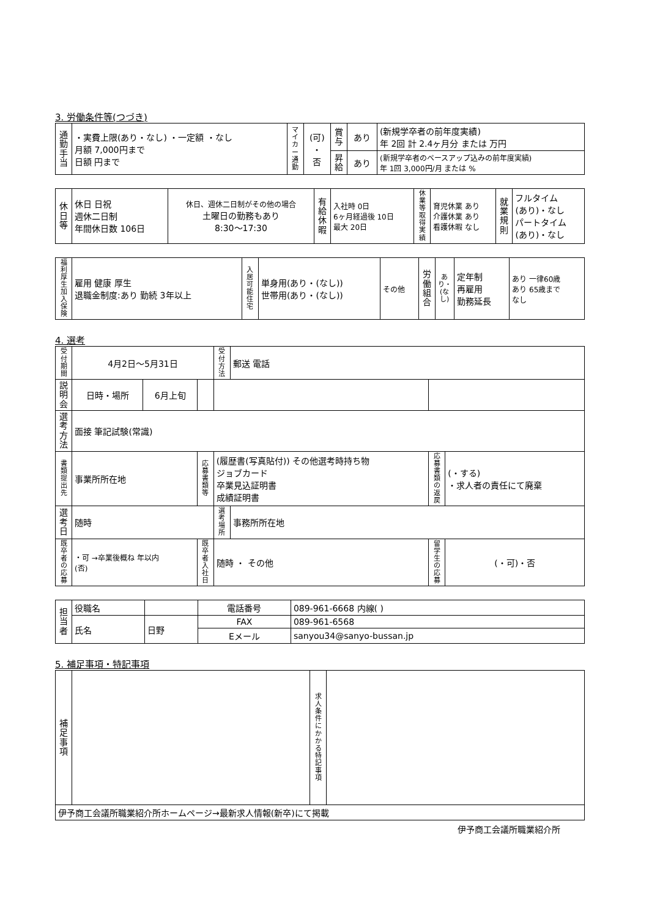3. 労働条件等(つづき)
| 通勤手当 | ・実費上限(あり・なし) ・一定額 ・なし 月額 7,000円まで 日額 円まで | マイカー通勤 | (可) ・ 否 | 賞与 | あり | (新規学卒者の前年度実績) 年 2回 計 2.4ヶ月分 または 万円 |
| | | | | 昇給 | あり | (新規学卒者のベースアップ込みの前年度実績) 年 1回 3,000円/月 または % |
| 休日等 | 休日 日祝 週休二日制 年間休日数 106日 | 休日、週休二日制がその他の場合 土曜日の勤務もあり 8:30〜17:30 | 有給休暇 | 入社時 0日 6ヶ月経過後 10日 最大 20日 | 休業等取得実績 | 育児休業 あり 介護休業 あり 看護休暇 なし | 就業規則 | フルタイム (あり)・なし パートタイム (あり)・なし |
| 福利厚生 加入保険 | 雇用 健康 厚生 退職金制度:あり 勤続 3年以上 | 入居可能住宅 | 単身用(あり・(なし)) 世帯用(あり・(なし)) | その他 | 労働組合 | あり・(なし) | 定年制 再雇用 勤務延長 | あり 一律60歳 あり 65歳まで なし |
4. 選考
| 受付期間 | 4月2日〜5月31日 | | | 受付方法 | 郵送 電話 | | |
| 説明会 | 日時・場所 | 6月上旬 | | | | | |
| 選考方法 | 面接 筆記試験(常識) | | | | | | |
| 書類提出先 | 事業所所在地 | | 応募書類等 | (履歴書(写真貼付)) その他選考時持ち物 ジョブカード 卒業見込証明書 成績証明書 | | 応募書類の返戻 | (・する) ・求人者の責任にて廃棄 |
| 選考日 | 随時 | | | 選考場所 | 事務所所在地 | | |
| 既卒者の応募 | ・可 →卒業後概ね 年以内 (否) | | 既卒者入社日 | 随時 ・ その他 | | 留学生の応募 | (・可)・否 |
| 担当者 | 役職名 | | 電話番号 | 089-961-6668 内線( ) |
| | 氏名 | 日野 | FAX | 089-961-6568 |
| | | | Eメール | sanyou34@sanyo-bussan.jp |
5. 補足事項・特記事項
| 補足事項 | | 求人条件にかかる特記事項 | |
| 伊予商工会議所職業紹介所ホームページ→最新求人情報(新卒)にて掲載 | | | |
伊予商工会議所職業紹介所